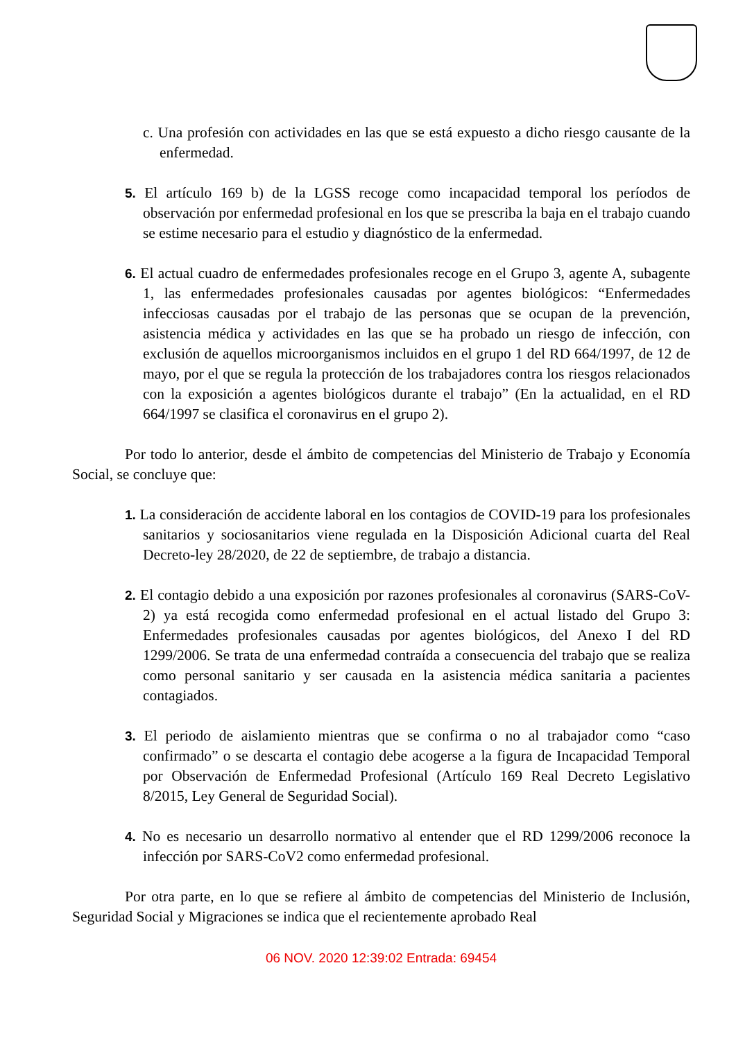c. Una profesión con actividades en las que se está expuesto a dicho riesgo causante de la enfermedad.
5. El artículo 169 b) de la LGSS recoge como incapacidad temporal los períodos de observación por enfermedad profesional en los que se prescriba la baja en el trabajo cuando se estime necesario para el estudio y diagnóstico de la enfermedad.
6. El actual cuadro de enfermedades profesionales recoge en el Grupo 3, agente A, subagente 1, las enfermedades profesionales causadas por agentes biológicos: “Enfermedades infecciosas causadas por el trabajo de las personas que se ocupan de la prevención, asistencia médica y actividades en las que se ha probado un riesgo de infección, con exclusión de aquellos microorganismos incluidos en el grupo 1 del RD 664/1997, de 12 de mayo, por el que se regula la protección de los trabajadores contra los riesgos relacionados con la exposición a agentes biológicos durante el trabajo” (En la actualidad, en el RD 664/1997 se clasifica el coronavirus en el grupo 2).
Por todo lo anterior, desde el ámbito de competencias del Ministerio de Trabajo y Economía Social, se concluye que:
1. La consideración de accidente laboral en los contagios de COVID-19 para los profesionales sanitarios y sociosanitarios viene regulada en la Disposición Adicional cuarta del Real Decreto-ley 28/2020, de 22 de septiembre, de trabajo a distancia.
2. El contagio debido a una exposición por razones profesionales al coronavirus (SARS-CoV-2) ya está recogida como enfermedad profesional en el actual listado del Grupo 3: Enfermedades profesionales causadas por agentes biológicos, del Anexo I del RD 1299/2006. Se trata de una enfermedad contraída a consecuencia del trabajo que se realiza como personal sanitario y ser causada en la asistencia médica sanitaria a pacientes contagiados.
3. El periodo de aislamiento mientras que se confirma o no al trabajador como “caso confirmado” o se descarta el contagio debe acogerse a la figura de Incapacidad Temporal por Observación de Enfermedad Profesional (Artículo 169 Real Decreto Legislativo 8/2015, Ley General de Seguridad Social).
4. No es necesario un desarrollo normativo al entender que el RD 1299/2006 reconoce la infección por SARS-CoV2 como enfermedad profesional.
Por otra parte, en lo que se refiere al ámbito de competencias del Ministerio de Inclusión, Seguridad Social y Migraciones se indica que el recientemente aprobado Real
06 NOV. 2020 12:39:02 Entrada: 69454